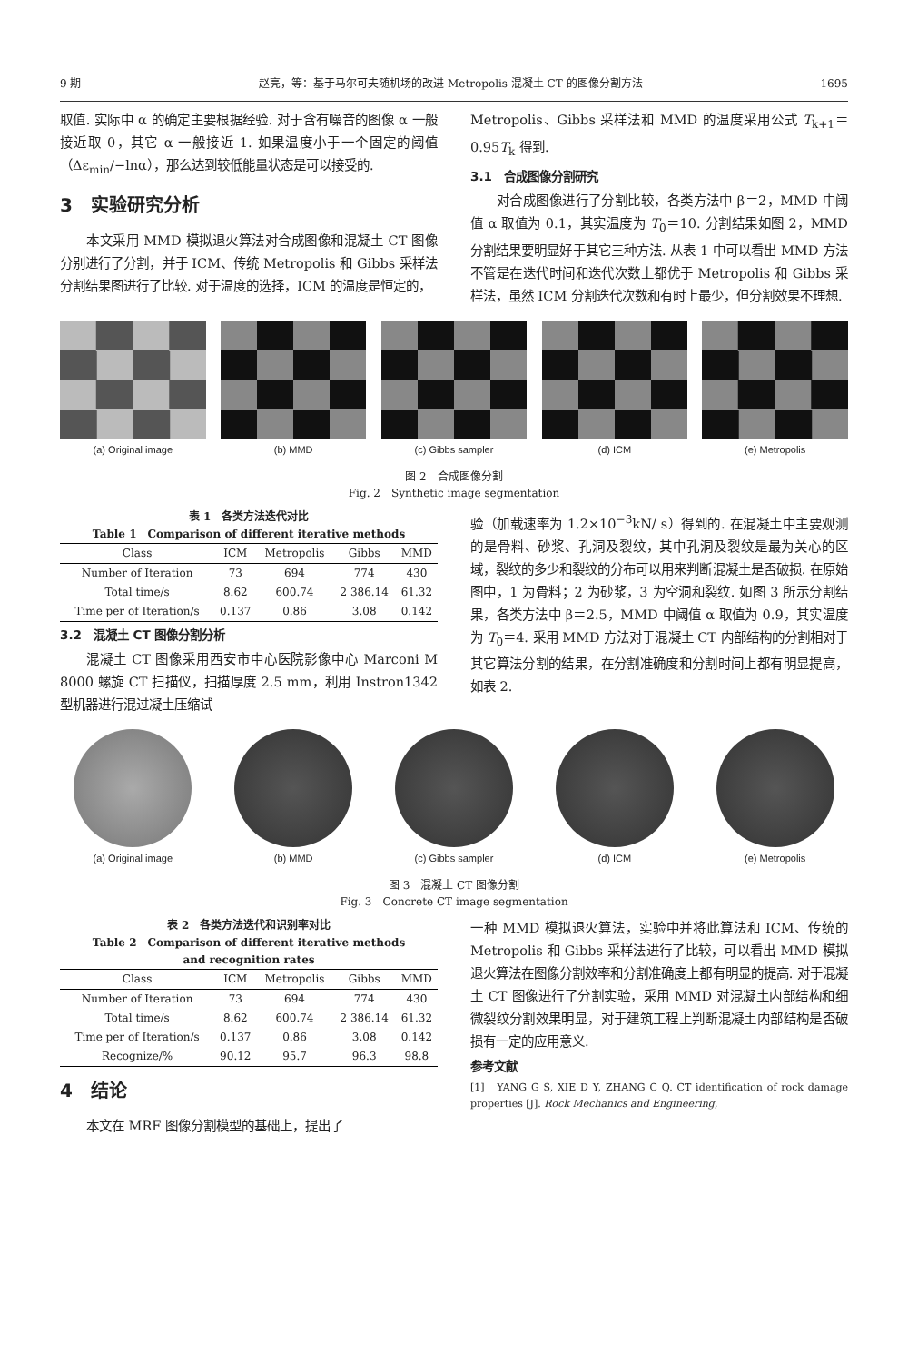9 期 赵亮，等：基于马尔可夫随机场的改进 Metropolis 混凝土 CT 的图像分割方法 1695
取值. 实际中 α 的确定主要根据经验. 对于含有噪音的图像 α 一般接近取 0，其它 α 一般接近 1. 如果温度小于一个固定的阈值（Δε<sub>min</sub>/−lnα），那么达到较低能量状态是可以接受的.
3　实验研究分析
本文采用 MMD 模拟退火算法对合成图像和混凝土 CT 图像分别进行了分割，并于 ICM、传统 Metropolis 和 Gibbs 采样法分割结果图进行了比较. 对于温度的选择，ICM 的温度是恒定的，
Metropolis、Gibbs 采样法和 MMD 的温度采用公式 T<sub>k+1</sub>＝0.95T<sub>k</sub> 得到.
3.1　合成图像分割研究
对合成图像进行了分割比较，各类方法中 β＝2，MMD 中阈值 α 取值为 0.1，其实温度为 T<sub>0</sub>＝10. 分割结果如图 2，MMD 分割结果要明显好于其它三种方法. 从表 1 中可以看出 MMD 方法不管是在迭代时间和迭代次数上都优于 Metropolis 和 Gibbs 采样法，虽然 ICM 分割迭代次数和有时上最少，但分割效果不理想.
(a) Original image (b) MMD (c) Gibbs sampler (d) ICM (e) Metropolis
图 2　合成图像分割
Fig. 2　Synthetic image segmentation
表 1　各类方法迭代对比
Table 1　Comparison of different iterative methods
| Class | ICM | Metropolis | Gibbs | MMD |
| --- | --- | --- | --- | --- |
| Number of Iteration | 73 | 694 | 774 | 430 |
| Total time/s | 8.62 | 600.74 | 2 386.14 | 61.32 |
| Time per of Iteration/s | 0.137 | 0.86 | 3.08 | 0.142 |
3.2　混凝土 CT 图像分割分析
混凝土 CT 图像采用西安市中心医院影像中心 Marconi M 8000 螺旋 CT 扫描仪，扫描厚度 2.5 mm，利用 Instron1342 型机器进行混过凝土压缩试
验（加载速率为 1.2×10<sup>−3</sup>kN/ s）得到的. 在混凝土中主要观测的是骨料、砂浆、孔洞及裂纹，其中孔洞及裂纹是最为关心的区域，裂纹的多少和裂纹的分布可以用来判断混凝土是否破损. 在原始图中，1 为骨料；2 为砂浆，3 为空洞和裂纹. 如图 3 所示分割结果，各类方法中 β＝2.5，MMD 中阈值 α 取值为 0.9，其实温度为 T<sub>0</sub>＝4. 采用 MMD 方法对于混凝土 CT 内部结构的分割相对于其它算法分割的结果，在分割准确度和分割时间上都有明显提高，如表 2.
(a) Original image (b) MMD (c) Gibbs sampler (d) ICM (e) Metropolis
图 3　混凝土 CT 图像分割
Fig. 3　Concrete CT image segmentation
表 2　各类方法迭代和识别率对比
Table 2　Comparison of different iterative methods
and recognition rates
| Class | ICM | Metropolis | Gibbs | MMD |
| --- | --- | --- | --- | --- |
| Number of Iteration | 73 | 694 | 774 | 430 |
| Total time/s | 8.62 | 600.74 | 2 386.14 | 61.32 |
| Time per of Iteration/s | 0.137 | 0.86 | 3.08 | 0.142 |
| Recognize/% | 90.12 | 95.7 | 96.3 | 98.8 |
4　结论
本文在 MRF 图像分割模型的基础上，提出了
一种 MMD 模拟退火算法，实验中并将此算法和 ICM、传统的 Metropolis 和 Gibbs 采样法进行了比较，可以看出 MMD 模拟退火算法在图像分割效率和分割准确度上都有明显的提高. 对于混凝土 CT 图像进行了分割实验，采用 MMD 对混凝土内部结构和细微裂纹分割效果明显，对于建筑工程上判断混凝土内部结构是否破损有一定的应用意义.
参考文献
[1]　YANG G S, XIE D Y, ZHANG C Q. CT identification of rock damage properties [J]. Rock Mechanics and Engineering,